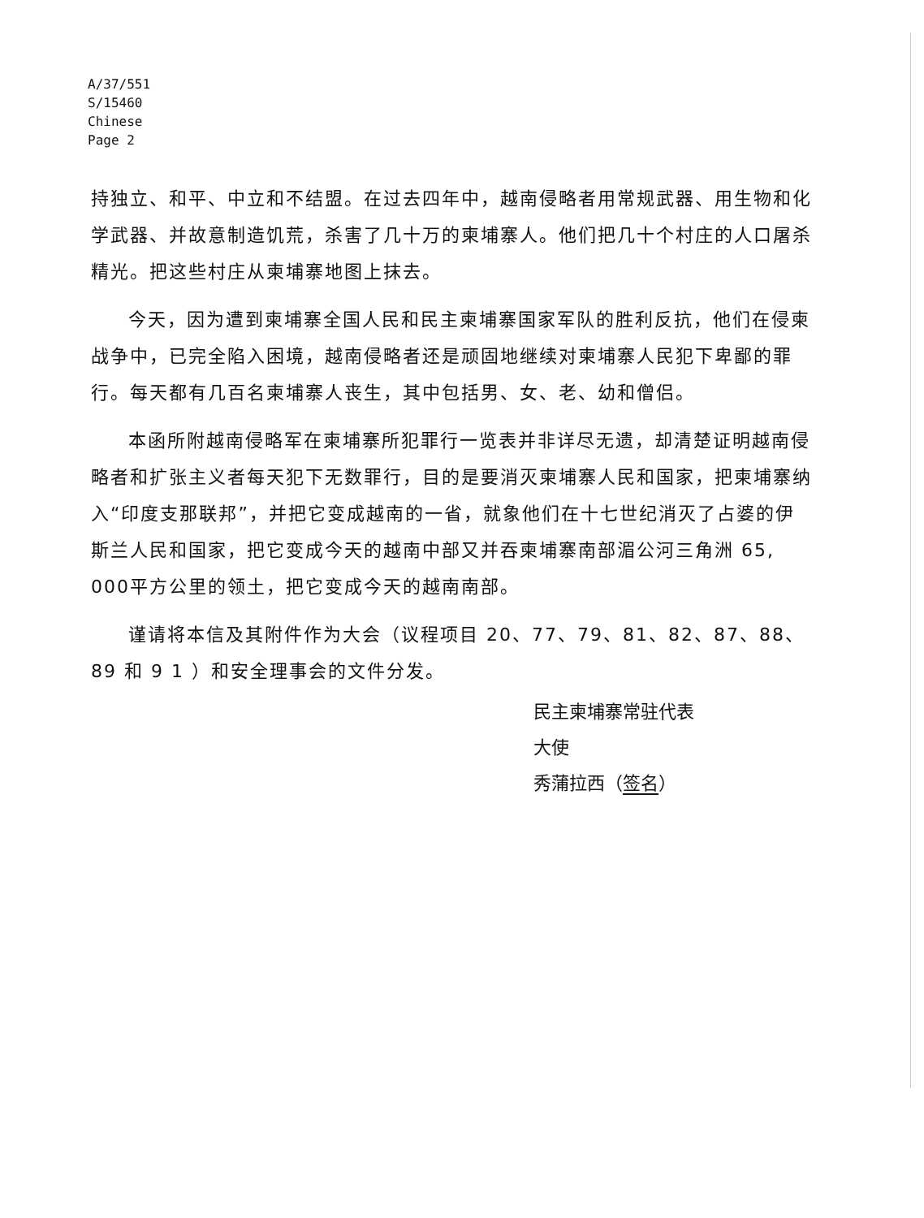A/37/551
S/15460
Chinese
Page 2
持独立、和平、中立和不结盟。在过去四年中，越南侵略者用常规武器、用生物和化学武器、并故意制造饥荒，杀害了几十万的柬埔寨人。他们把几十个村庄的人口屠杀精光。把这些村庄从柬埔寨地图上抹去。
今天，因为遭到柬埔寨全国人民和民主柬埔寨国家军队的胜利反抗，他们在侵柬战争中，已完全陷入困境，越南侵略者还是顽固地继续对柬埔寨人民犯下卑鄙的罪行。每天都有几百名柬埔寨人丧生，其中包括男、女、老、幼和僧侣。
本函所附越南侵略军在柬埔寨所犯罪行一览表并非详尽无遗，却清楚证明越南侵略者和扩张主义者每天犯下无数罪行，目的是要消灭柬埔寨人民和国家，把柬埔寨纳入“印度支那联邦”，并把它变成越南的一省，就象他们在十七世纪消灭了占婆的伊斯兰人民和国家，把它变成今天的越南中部又并吞柬埔寨南部湄公河三角洲 65, 000平方公里的领土，把它变成今天的越南南部。
谨请将本信及其附件作为大会（议程项目 20、77、79、81、82、87、88、89 和 9 1 ）和安全理事会的文件分发。
民主柬埔寨常驻代表
大使
秀蒲拉西（签名）